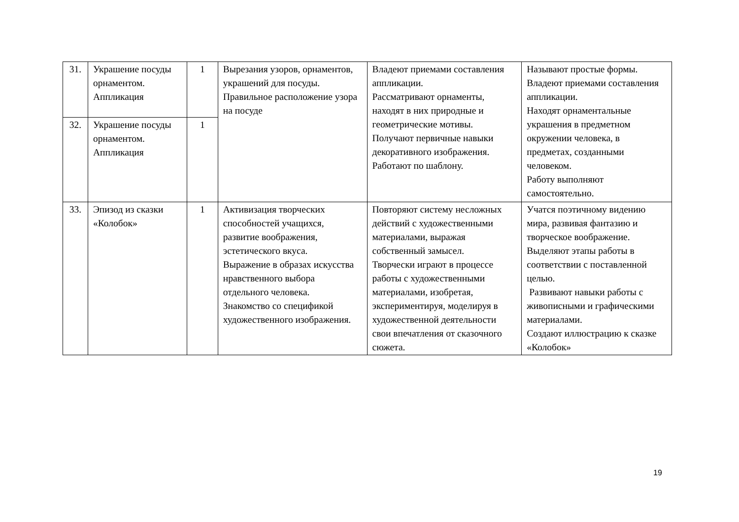| 31. | Украшение посуды орнаментом. Аппликация | 1 | Вырезания узоров, орнаментов, украшений для посуды. Правильное расположение узора на посуде | Владеют приемами составления аппликации. Рассматривают орнаменты, находят в них природные и геометрические мотивы. Получают первичные навыки декоративного изображения. Работают по шаблону. | Называют простые формы. Владеют приемами составления аппликации. Находят орнаментальные украшения в предметном окружении человека, в предметах, созданными человеком. Работу выполняют самостоятельно. |
| 32. | Украшение посуды орнаментом. Аппликация | 1 | | | |
| 33. | Эпизод из сказки «Колобок» | 1 | Активизация творческих способностей учащихся, развитие воображения, эстетического вкуса. Выражение в образах искусства нравственного выбора отдельного человека. Знакомство со спецификой художественного изображения. | Повторяют систему несложных действий с художественными материалами, выражая собственный замысел. Творчески играют в процессе работы с художественными материалами, изобретая, экспериментируя, моделируя в художественной деятельности свои впечатления от сказочного сюжета. | Учатся поэтичному видению мира, развивая фантазию и творческое воображение. Выделяют этапы работы в соответствии с поставленной целью. Развивают навыки работы с живописными и графическими материалами. Создают иллюстрацию к сказке «Колобок» |
19